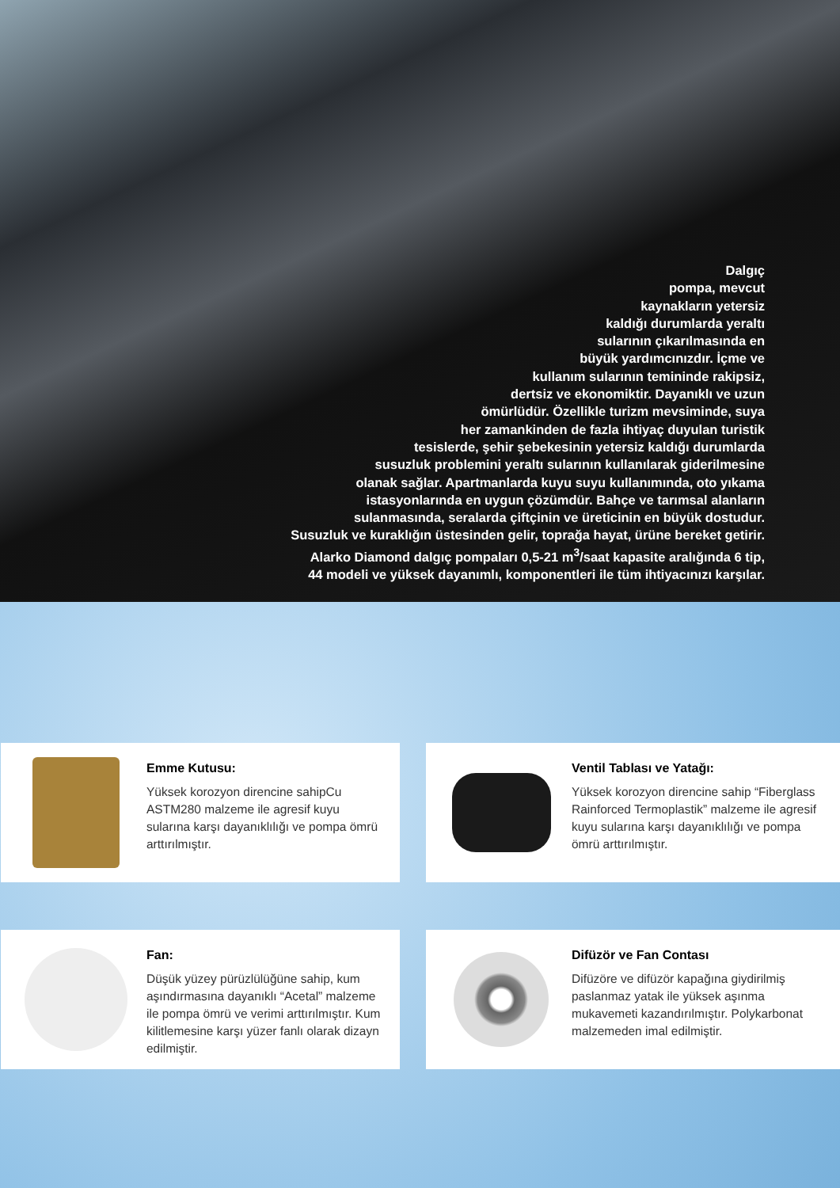Dalgıç
pompa, mevcut
kaynakların yetersiz
kaldığı durumlarda yeraltı
sularının çıkarılmasında en
büyük yardımcınızdır. İçme ve
kullanım sularının temininde rakipsiz,
dertsiz ve ekonomiktir. Dayanıklı ve uzun
ömürlüdür. Özellikle turizm mevsiminde, suya
her zamankinden de fazla ihtiyaç duyulan turistik
tesislerde, şehir şebekesinin yetersiz kaldığı durumlarda
susuzluk problemini yeraltı sularının kullanılarak giderilmesine
olanak sağlar. Apartmanlarda kuyu suyu kullanımında, oto yıkama
istasyonlarında en uygun çözümdür. Bahçe ve tarımsal alanların
sulanmasında, seralarda çiftçinin ve üreticinin en büyük dostudur.
Susuzluk ve kuraklığın üstesinden gelir, toprağa hayat, ürüne bereket getirir.
Alarko Diamond dalgıç pompaları 0,5-21 m<sup>3</sup>/saat kapasite aralığında 6 tip,
44 modeli ve yüksek dayanımlı, komponentleri ile tüm ihtiyacınızı karşılar.
Emme Kutusu:
Yüksek korozyon direncine sahipCu ASTM280 malzeme ile agresif kuyu sularına karşı dayanıklılığı ve pompa ömrü arttırılmıştır.
Ventil Tablası ve Yatağı:
Yüksek korozyon direncine sahip “Fiberglass Rainforced Termoplastik” malzeme ile agresif kuyu sularına karşı dayanıklılığı ve pompa ömrü arttırılmıştır.
Fan:
Düşük yüzey pürüzlülüğüne sahip, kum aşındırmasına dayanıklı “Acetal” malzeme ile pompa ömrü ve verimi arttırılmıştır. Kum kilitlemesine karşı yüzer fanlı olarak dizayn edilmiştir.
Difüzör ve Fan Contası
Difüzöre ve difüzör kapağına giydirilmiş paslanmaz yatak ile yüksek aşınma mukavemeti kazandırılmıştır. Polykarbonat malzemeden imal edilmiştir.